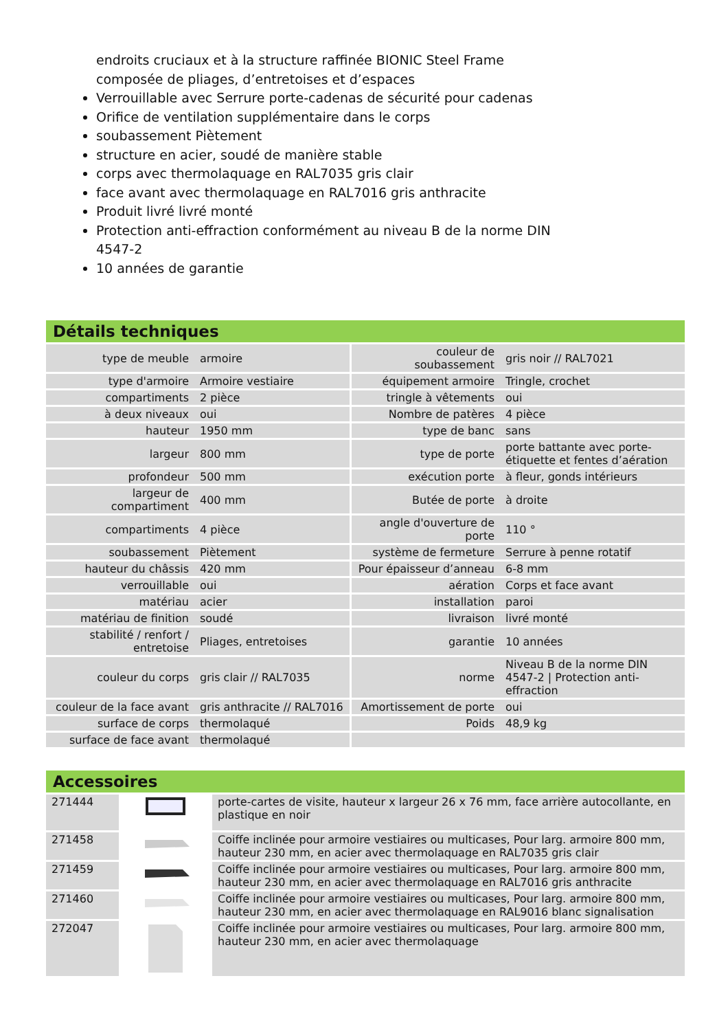endroits cruciaux et à la structure raffinée BIONIC Steel Frame composée de pliages, d’entretoises et d’espaces
Verrouillable avec Serrure porte-cadenas de sécurité pour cadenas
Orifice de ventilation supplémentaire dans le corps
soubassement Piètement
structure en acier, soudé de manière stable
corps avec thermolaquage en RAL7035 gris clair
face avant avec thermolaquage en RAL7016 gris anthracite
Produit livré livré monté
Protection anti-effraction conformément au niveau B de la norme DIN 4547-2
10 années de garantie
Détails techniques
| type de meuble | armoire | couleur de soubassement | gris noir // RAL7021 |
| type d'armoire | Armoire vestiaire | équipement armoire | Tringle, crochet |
| compartiments | 2 pièce | tringle à vêtements | oui |
| à deux niveaux | oui | Nombre de patères | 4 pièce |
| hauteur | 1950 mm | type de banc | sans |
| largeur | 800 mm | type de porte | porte battante avec porte-étiquette et fentes d’aération |
| profondeur | 500 mm | exécution porte | à fleur, gonds intérieurs |
| largeur de compartiment | 400 mm | Butée de porte | à droite |
| compartiments | 4 pièce | angle d'ouverture de porte | 110 ° |
| soubassement | Piètement | système de fermeture | Serrure à penne rotatif |
| hauteur du châssis | 420 mm | Pour épaisseur d’anneau | 6-8 mm |
| verrouillable | oui | aération | Corps et face avant |
| matériau | acier | installation | paroi |
| matériau de finition | soudé | livraison | livré monté |
| stabilité / renfort / entretoise | Pliages, entretoises | garantie | 10 années |
| couleur du corps | gris clair // RAL7035 | norme | Niveau B de la norme DIN 4547-2 / Protection anti-effraction |
| couleur de la face avant | gris anthracite // RAL7016 | Amortissement de porte | oui |
| surface de corps | thermolaqué | Poids | 48,9 kg |
| surface de face avant | thermolaqué | | |
Accessoires
| 271444 | | porte-cartes de visite, hauteur x largeur 26 x 76 mm, face arrière autocollante, en plastique en noir |
| 271458 | | Coiffe inclinée pour armoire vestiaires ou multicases, Pour larg. armoire 800 mm, hauteur 230 mm, en acier avec thermolaquage en RAL7035 gris clair |
| 271459 | | Coiffe inclinée pour armoire vestiaires ou multicases, Pour larg. armoire 800 mm, hauteur 230 mm, en acier avec thermolaquage en RAL7016 gris anthracite |
| 271460 | | Coiffe inclinée pour armoire vestiaires ou multicases, Pour larg. armoire 800 mm, hauteur 230 mm, en acier avec thermolaquage en RAL9016 blanc signalisation |
| 272047 | | Coiffe inclinée pour armoire vestiaires ou multicases, Pour larg. armoire 800 mm, hauteur 230 mm, en acier avec thermolaquage |